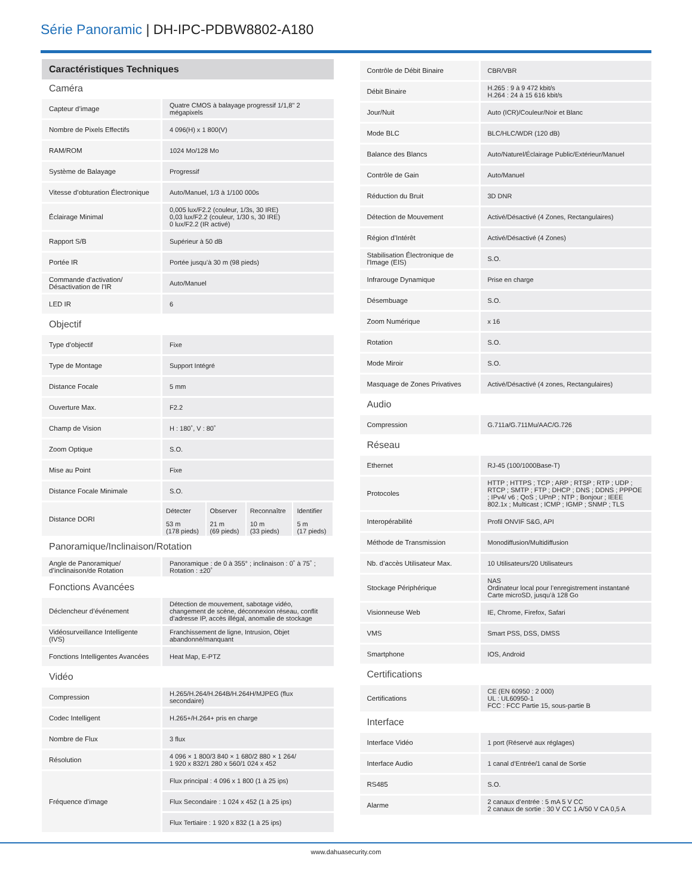Série Panoramic | DH-IPC-PDBW8802-A180
Caractéristiques Techniques
Caméra
| Capteur d’image | Quatre CMOS à balayage progressif 1/1,8" 2 mégapixels |
| Nombre de Pixels Effectifs | 4 096(H) x 1 800(V) |
| RAM/ROM | 1024 Mo/128 Mo |
| Système de Balayage | Progressif |
| Vitesse d’obturation Électronique | Auto/Manuel, 1/3 à 1/100 000s |
| Éclairage Minimal | 0,005 lux/F2.2 (couleur, 1/3s, 30 IRE) 0,03 lux/F2.2 (couleur, 1/30 s, 30 IRE) 0 lux/F2.2 (IR activé) |
| Rapport S/B | Supérieur à 50 dB |
| Portée IR | Portée jusqu’à 30 m (98 pieds) |
| Commande d’activation/ Désactivation de l’IR | Auto/Manuel |
| LED IR | 6 |
Objectif
| Type d’objectif | Fixe |
| Type de Montage | Support Intégré |
| Distance Focale | 5 mm |
| Ouverture Max. | F2.2 |
| Champ de Vision | H : 180˚, V : 80˚ |
| Zoom Optique | S.O. |
| Mise au Point | Fixe |
| Distance Focale Minimale | S.O. |
| Distance DORI | / Détecter / Observer / Reconnaître / Identifier / / 53 m (178 pieds) / 21 m (69 pieds) / 10 m (33 pieds) / 5 m (17 pieds) / |
Panoramique/Inclinaison/Rotation
| Angle de Panoramique/ d’inclinaison/de Rotation | Panoramique : de 0 à 355° ; inclinaison : 0˚ à 75˚ ; Rotation : ±20˚ |
Fonctions Avancées
| Déclencheur d’événement | Détection de mouvement, sabotage vidéo, changement de scène, déconnexion réseau, conflit d’adresse IP, accès illégal, anomalie de stockage |
| Vidéosurveillance Intelligente (IVS) | Franchissement de ligne, Intrusion, Objet abandonné/manquant |
| Fonctions Intelligentes Avancées | Heat Map, E-PTZ |
Vidéo
| Compression | H.265/H.264/H.264B/H.264H/MJPEG (flux secondaire) |
| Codec Intelligent | H.265+/H.264+ pris en charge |
| Nombre de Flux | 3 flux |
| Résolution | 4 096 × 1 800/3 840 × 1 680/2 880 × 1 264/ 1 920 x 832/1 280 x 560/1 024 x 452 |
| Fréquence d’image | Flux principal : 4 096 x 1 800 (1 à 25 ips) |
| | Flux Secondaire : 1 024 x 452 (1 à 25 ips) |
| | Flux Tertiaire : 1 920 x 832 (1 à 25 ips) |
| Contrôle de Débit Binaire | CBR/VBR |
| Débit Binaire | H.265 : 9 à 9 472 kbit/s H.264 : 24 à 15 616 kbit/s |
| Jour/Nuit | Auto (ICR)/Couleur/Noir et Blanc |
| Mode BLC | BLC/HLC/WDR (120 dB) |
| Balance des Blancs | Auto/Naturel/Éclairage Public/Extérieur/Manuel |
| Contrôle de Gain | Auto/Manuel |
| Réduction du Bruit | 3D DNR |
| Détection de Mouvement | Activé/Désactivé (4 Zones, Rectangulaires) |
| Région d’Intérêt | Activé/Désactivé (4 Zones) |
| Stabilisation Électronique de l'Image (EIS) | S.O. |
| Infrarouge Dynamique | Prise en charge |
| Désembuage | S.O. |
| Zoom Numérique | x 16 |
| Rotation | S.O. |
| Mode Miroir | S.O. |
| Masquage de Zones Privatives | Activé/Désactivé (4 zones, Rectangulaires) |
Audio
| Compression | G.711a/G.711Mu/AAC/G.726 |
Réseau
| Ethernet | RJ-45 (100/1000Base-T) |
| Protocoles | HTTP ; HTTPS ; TCP ; ARP ; RTSP ; RTP ; UDP ; RTCP ; SMTP ; FTP ; DHCP ; DNS ; DDNS ; PPPOE ; IPv4/ v6 ; QoS ; UPnP ; NTP ; Bonjour ; IEEE 802.1x ; Multicast ; ICMP ; IGMP ; SNMP ; TLS |
| Interopérabilité | Profil ONVIF S&G, API |
| Méthode de Transmission | Monodiffusion/Multidiffusion |
| Nb. d’accès Utilisateur Max. | 10 Utilisateurs/20 Utilisateurs |
| Stockage Périphérique | NAS Ordinateur local pour l’enregistrement instantané Carte microSD, jusqu’à 128 Go |
| Visionneuse Web | IE, Chrome, Firefox, Safari |
| VMS | Smart PSS, DSS, DMSS |
| Smartphone | IOS, Android |
Certifications
| Certifications | CE (EN 60950 : 2 000) UL : UL60950-1 FCC : FCC Partie 15, sous-partie B |
Interface
| Interface Vidéo | 1 port (Réservé aux réglages) |
| Interface Audio | 1 canal d’Entrée/1 canal de Sortie |
| RS485 | S.O. |
| Alarme | 2 canaux d’entrée : 5 mA 5 V CC 2 canaux de sortie : 30 V CC 1 A/50 V CA 0,5 A |
www.dahuasecurity.com